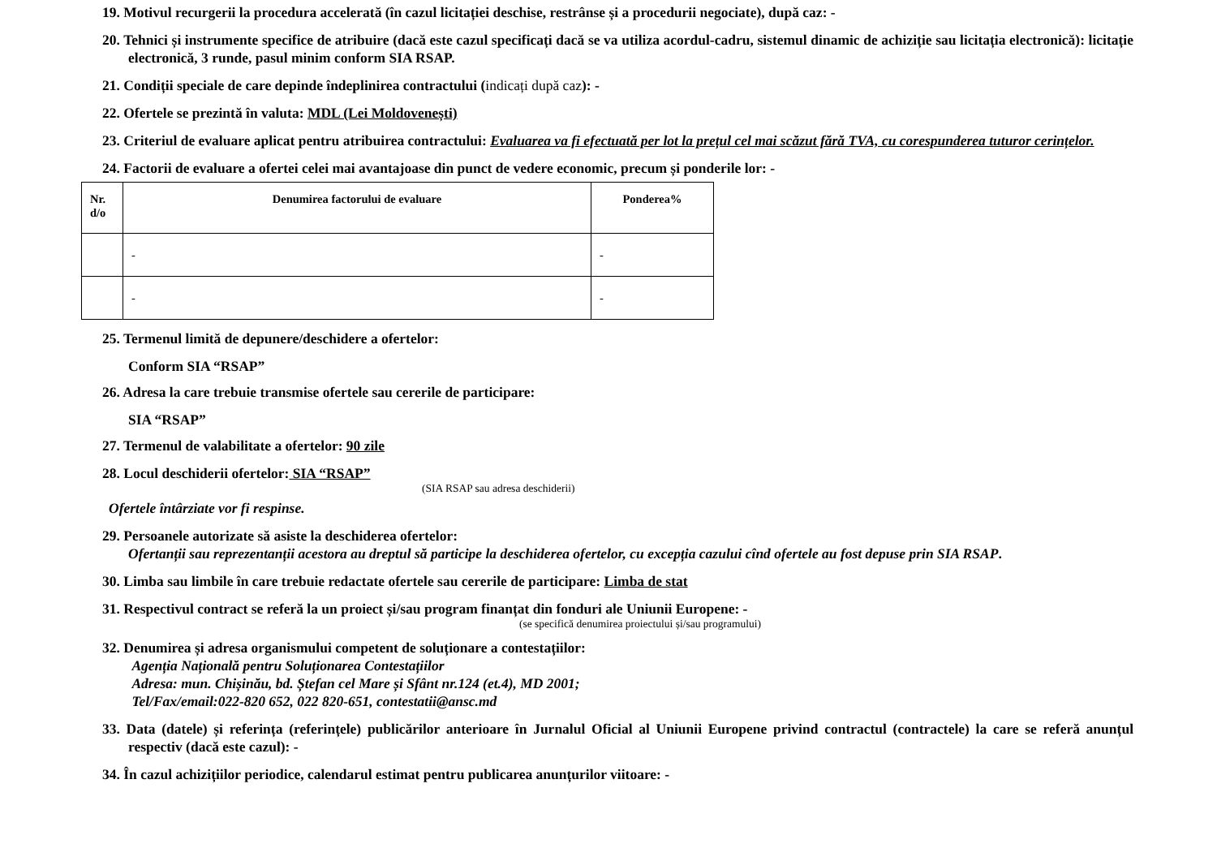19. Motivul recurgerii la procedura accelerată (în cazul licitației deschise, restrânse și a procedurii negociate), după caz: -
20. Tehnici și instrumente specifice de atribuire (dacă este cazul specificați dacă se va utiliza acordul-cadru, sistemul dinamic de achiziție sau licitația electronică): licitație electronică, 3 runde, pasul minim conform SIA RSAP.
21. Condiții speciale de care depinde îndeplinirea contractului (indicați după caz): -
22. Ofertele se prezintă în valuta: MDL (Lei Moldovenești)
23. Criteriul de evaluare aplicat pentru atribuirea contractului: Evaluarea va fi efectuată per lot la prețul cel mai scăzut fără TVA, cu corespunderea tuturor cerințelor.
24. Factorii de evaluare a ofertei celei mai avantajoase din punct de vedere economic, precum și ponderile lor: -
| Nr. d/o | Denumirea factorului de evaluare | Ponderea% |
| --- | --- | --- |
| | - | - |
| | - | - |
25. Termenul limită de depunere/deschidere a ofertelor:
Conform SIA “RSAP”
26. Adresa la care trebuie transmise ofertele sau cererile de participare:
SIA “RSAP”
27. Termenul de valabilitate a ofertelor: 90 zile
28. Locul deschiderii ofertelor: SIA “RSAP”
(SIA RSAP sau adresa deschiderii)
Ofertele întârziate vor fi respinse.
29. Persoanele autorizate să asiste la deschiderea ofertelor:
Ofertanții sau reprezentanții acestora au dreptul să participe la deschiderea ofertelor, cu excepția cazului cînd ofertele au fost depuse prin SIA RSAP.
30. Limba sau limbile în care trebuie redactate ofertele sau cererile de participare: Limba de stat
31. Respectivul contract se referă la un proiect și/sau program finanțat din fonduri ale Uniunii Europene: -
(se specifică denumirea proiectului și/sau programului)
32. Denumirea și adresa organismului competent de soluționare a contestațiilor:
Agenția Națională pentru Soluționarea Contestațiilor
Adresa: mun. Chișinău, bd. Ștefan cel Mare și Sfânt nr.124 (et.4), MD 2001;
Tel/Fax/email:022-820 652, 022 820-651, contestatii@ansc.md
33. Data (datele) și referința (referințele) publicărilor anterioare în Jurnalul Oficial al Uniunii Europene privind contractul (contractele) la care se referă anunțul respectiv (dacă este cazul): -
34. În cazul achizițiilor periodice, calendarul estimat pentru publicarea anunțurilor viitoare: -